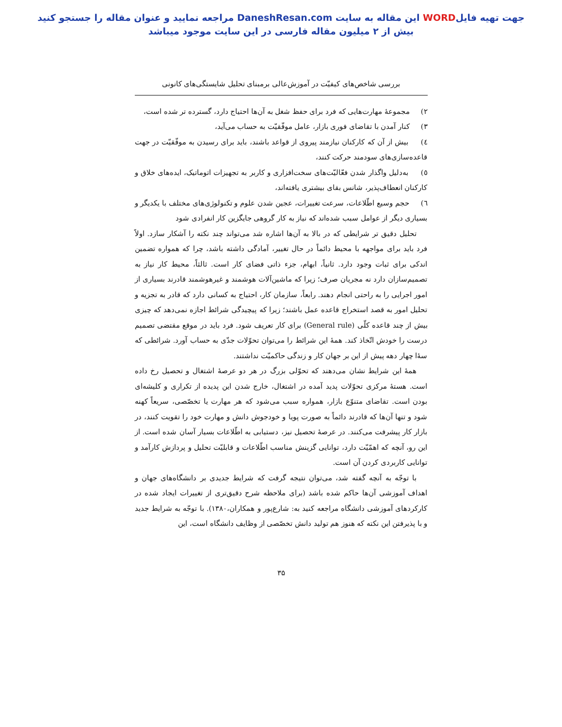جهت تهیه فایلWORD این مقاله به سایت DaneshResan.com مراجعه نمایید و عنوان مقاله را جستجو کنید
بیش از ۲ میلیون مقاله فارسی در این سایت موجود میباشد
بررسی شاخص‌های کیفیّت در آموزش‌عالی برمبنای تحلیل شایستگی‌های کانونی
۲) مجموعهٔ مهارت‌هایی که فرد برای حفظ شغل به آن‌ها احتیاج دارد، گسترده تر شده است،
۳) کنار آمدن با تقاضای فوری بازار، عامل موفّقیّت به حساب می‌آید،
٤) بیش از آن که کارکنان نیازمند پیروی از قواعد باشند، باید برای رسیدن به موفّقیّت در جهت قاعده‌سازی‌های سودمند حرکت کنند،
٥) به‌دلیل واگذار شدن فعّالیّت‌های سخت‌افزاری و کاربر به تجهیزات اتوماتیک، ایده‌های خلاق و کارکنان انعطاف‌پذیر، شانس بقای بیشتری یافته‌اند،
٦) حجم وسیع اطّلاعات، سرعت تغییرات، عجین شدن علوم و تکنولوژی‌های مختلف با یکدیگر و بسیاری دیگر از عوامل سبب شده‌اند که نیاز به کار گروهی جایگزین کار انفرادی شود
تحلیل دقیق تر شرایطی که در بالا به آن‌ها اشاره شد می‌تواند چند نکته را آشکار سازد. اولاً فرد باید برای مواجهه با محیط دائماً در حال تغییر، آمادگی داشته باشد، چرا که همواره تضمین اندکی برای ثبات وجود دارد. ثانیاً، ابهام، جزء ذاتی فضای کار است. ثالثاً، محیط کار نیاز به تصمیم‌سازان دارد نه مجریان صرف؛ زیرا که ماشین‌آلات هوشمند و غیرهوشمند قادرند بسیاری از امور اجرایی را به راحتی انجام دهند. رابعاً، سازمان کار، احتیاج به کسانی دارد که قادر به تجزیه و تحلیل امور به قصد استخراج قاعده عمل باشند؛ زیرا که پیچیدگی شرائط اجازه نمی‌دهد که چیزی بیش از چند قاعده کلّی (General rule) برای کار تعریف شود. فرد باید در موقع مقتضی تصمیم درست را خودش اتّخاذ کند. همهٔ این شرائط را می‌توان تحوّلات جدّی به حساب آورد. شرائطی که سۀا چهار دهه پیش از این بر جهان کار و زندگی حاکمیّت نداشتند.
همهٔ این شرایط نشان می‌دهند که تحوّلی بزرگ در هر دو عرصهٔ اشتغال و تحصیل رخ داده است. هستهٔ مرکزی تحوّلات پدید آمده در اشتغال، خارج شدن این پدیده از تکراری و کلیشه‌ای بودن است. تقاضای متنوّع بازار، همواره سبب می‌شود که هر مهارت یا تخصّصی، سریعاً کهنه شود و تنها آن‌ها که قادرند دائماً به صورت پویا و خودجوش دانش و مهارت خود را تقویت کنند، در بازار کار پیشرفت می‌کنند. در عرصهٔ تحصیل نیز، دستیابی به اطّلاعات بسیار آسان شده است. از این رو، آنچه که اهمّیّت دارد، توانایی گزینش مناسب اطّلاعات و قابلیّت تحلیل و پردازش کارآمد و توانایی کاربردی کردن آن است.
با توجّه به آنچه گفته شد، می‌توان نتیجه گرفت که شرایط جدیدی بر دانشگاه‌های جهان و اهداف آموزشی آن‌ها حاکم شده باشد (برای ملاحظه شرح دقیق‌تری از تغییرات ایجاد شده در کارکردهای آموزشی دانشگاه مراجعه کنید به: شارع‌پور و همکاران،۱۳۸۰). با توجّه به شرایط جدید و با پذیرفتن این نکته که هنوز هم تولید دانش تخصّصی از وظایف دانشگاه است، این
۳۵